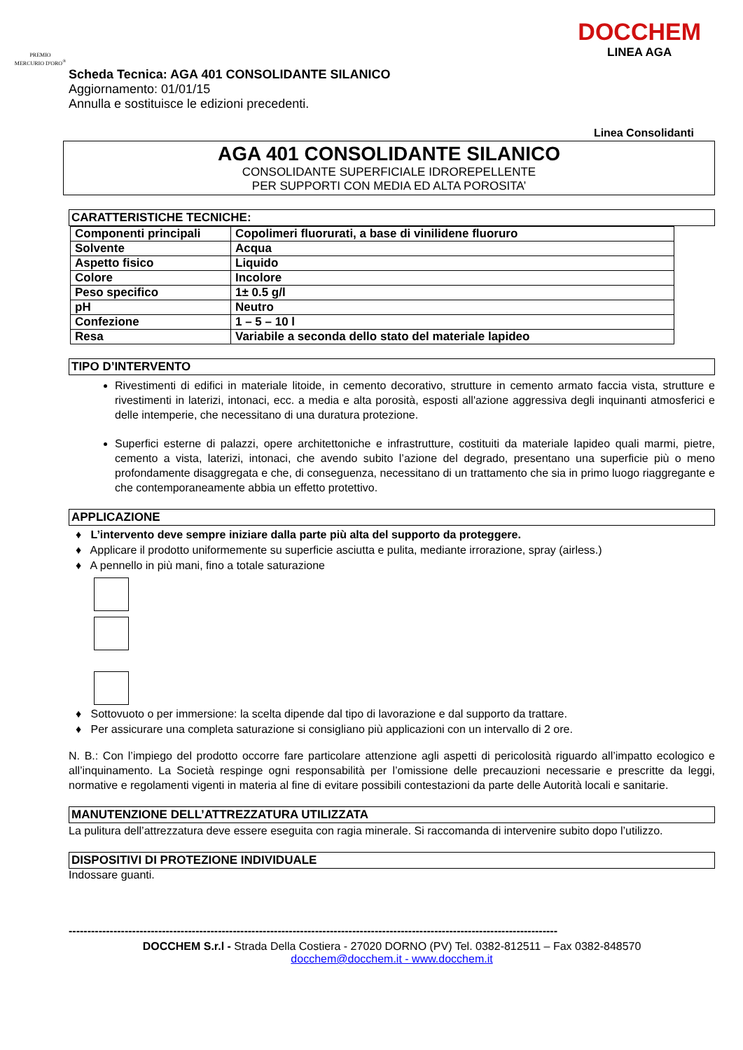PREMIO
MERCURIO D'ORO<sup>®</sup>
DOCCHEM
LINEA AGA
Scheda Tecnica: AGA 401 CONSOLIDANTE SILANICO
Aggiornamento: 01/01/15
Annulla e sostituisce le edizioni precedenti.
Linea Consolidanti
AGA 401 CONSOLIDANTE SILANICO
CONSOLIDANTE SUPERFICIALE IDROREPELLENTE
PER SUPPORTI CON MEDIA ED ALTA POROSITA’
CARATTERISTICHE TECNICHE:
| Componenti principali | Copolimeri fluorurati, a base di vinilidene fluoruro |
| Solvente | Acqua |
| Aspetto fisico | Liquido |
| Colore | Incolore |
| Peso specifico | 1± 0.5 g/l |
| pH | Neutro |
| Confezione | 1 – 5 – 10 l |
| Resa | Variabile a seconda dello stato del materiale lapideo |
TIPO D’INTERVENTO
Rivestimenti di edifici in materiale litoide, in cemento decorativo, strutture in cemento armato faccia vista, strutture e rivestimenti in laterizi, intonaci, ecc. a media e alta porosità, esposti all'azione aggressiva degli inquinanti atmosferici e delle intemperie, che necessitano di una duratura protezione.
Superfici esterne di palazzi, opere architettoniche e infrastrutture, costituiti da materiale lapideo quali marmi, pietre, cemento a vista, laterizi, intonaci, che avendo subito l’azione del degrado, presentano una superficie più o meno profondamente disaggregata e che, di conseguenza, necessitano di un trattamento che sia in primo luogo riaggregante e che contemporaneamente abbia un effetto protettivo.
APPLICAZIONE
♦ L’intervento deve sempre iniziare dalla parte più alta del supporto da proteggere.
♦ Applicare il prodotto uniformemente su superficie asciutta e pulita, mediante irrorazione, spray (airless.)
♦ A pennello in più mani, fino a totale saturazione
♦ Sottovuoto o per immersione: la scelta dipende dal tipo di lavorazione e dal supporto da trattare.
♦ Per assicurare una completa saturazione si consigliano più applicazioni con un intervallo di 2 ore.
N. B.: Con l’impiego del prodotto occorre fare particolare attenzione agli aspetti di pericolosità riguardo all’impatto ecologico e all’inquinamento. La Società respinge ogni responsabilità per l’omissione delle precauzioni necessarie e prescritte da leggi, normative e regolamenti vigenti in materia al fine di evitare possibili contestazioni da parte delle Autorità locali e sanitarie.
MANUTENZIONE DELL’ATTREZZATURA UTILIZZATA
La pulitura dell’attrezzatura deve essere eseguita con ragia minerale. Si raccomanda di intervenire subito dopo l’utilizzo.
DISPOSITIVI DI PROTEZIONE INDIVIDUALE
Indossare guanti.
-----------------------------------------------------------------------------------------------------------------------------------
DOCCHEM S.r.l - Strada Della Costiera - 27020 DORNO (PV) Tel. 0382-812511 – Fax 0382-848570
docchem@docchem.it - www.docchem.it